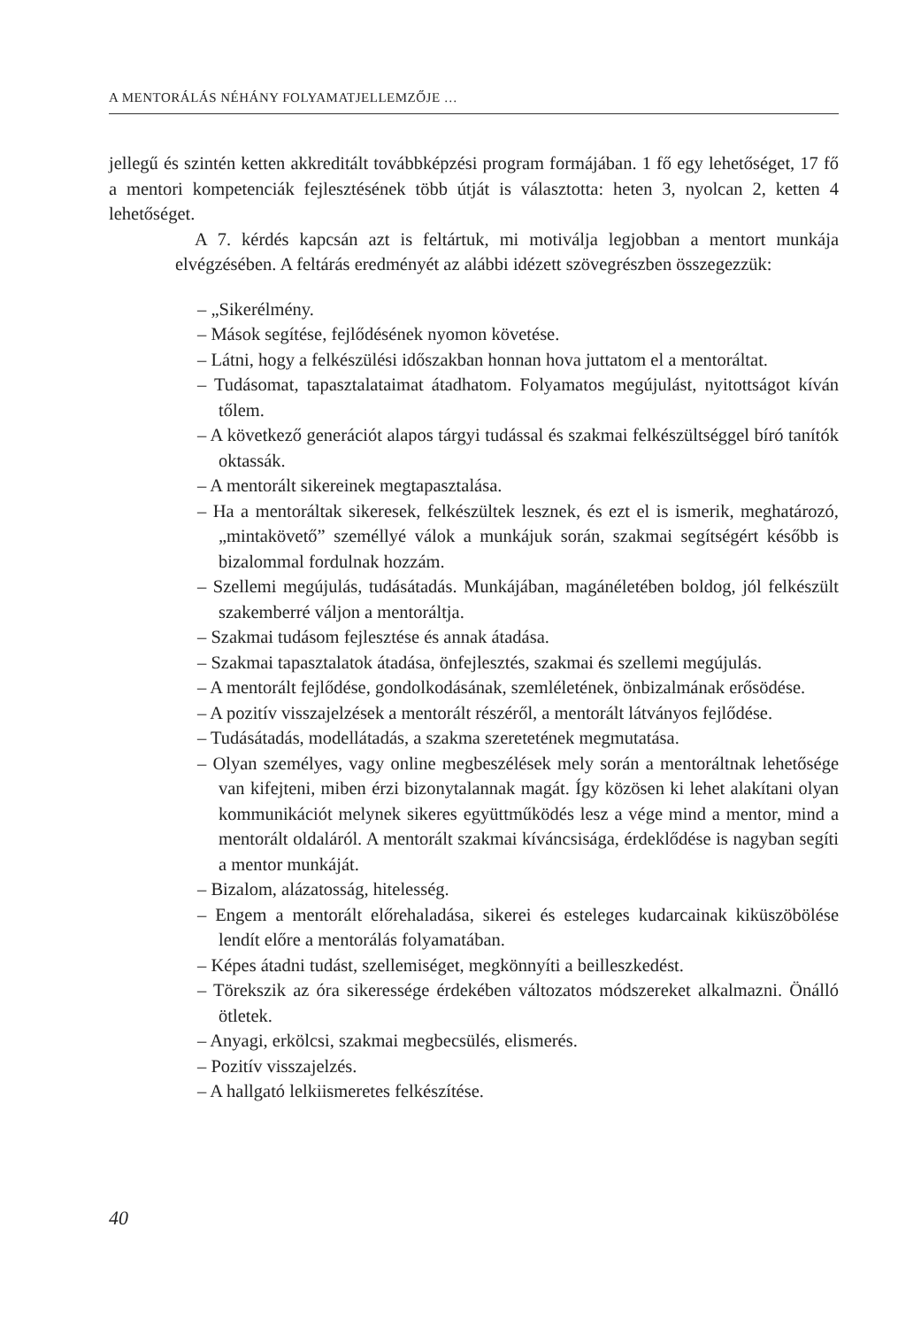A MENTORÁLÁS NÉHÁNY FOLYAMATJELLEMZŐJE …
jellegű és szintén ketten akkreditált továbbképzési program formájában. 1 fő egy lehetőséget, 17 fő a mentori kompetenciák fejlesztésének több útját is választotta: heten 3, nyolcan 2, ketten 4 lehetőséget.
A 7. kérdés kapcsán azt is feltártuk, mi motiválja legjobban a mentort munkája elvégzésében. A feltárás eredményét az alábbi idézett szövegrészben összegezzük:
– „Sikerélmény.
– Mások segítése, fejlődésének nyomon követése.
– Látni, hogy a felkészülési időszakban honnan hova juttatom el a mentoráltat.
– Tudásomat, tapasztalataimat átadhatom. Folyamatos megújulást, nyitottságot kíván tőlem.
– A következő generációt alapos tárgyi tudással és szakmai felkészültséggel bíró tanítók oktassák.
– A mentorált sikereinek megtapasztalása.
– Ha a mentoráltak sikeresek, felkészültek lesznek, és ezt el is ismerik, meghatározó, „mintakövető” személlyé válok a munkájuk során, szakmai segítségért később is bizalommal fordulnak hozzám.
– Szellemi megújulás, tudásátadás. Munkájában, magánéletében boldog, jól felkészült szakemberré váljon a mentoráltja.
– Szakmai tudásom fejlesztése és annak átadása.
– Szakmai tapasztalatok átadása, önfejlesztés, szakmai és szellemi megújulás.
– A mentorált fejlődése, gondolkodásának, szemléletének, önbizalmának erősödése.
– A pozitív visszajelzések a mentorált részéről, a mentorált látványos fejlődése.
– Tudásátadás, modellátadás, a szakma szeretetének megmutatása.
– Olyan személyes, vagy online megbeszélések mely során a mentoráltnak lehetősége van kifejteni, miben érzi bizonytalannak magát. Így közösen ki lehet alakítani olyan kommunikációt melynek sikeres együttműködés lesz a vége mind a mentor, mind a mentorált oldaláról. A mentorált szakmai kíváncsisága, érdeklődése is nagyban segíti a mentor munkáját.
– Bizalom, alázatosság, hitelesség.
– Engem a mentorált előrehaladása, sikerei és esteleges kudarcainak kiküszöbölése lendít előre a mentorálás folyamatában.
– Képes átadni tudást, szellemiséget, megkönnyíti a beilleszkedést.
– Törekszik az óra sikeressége érdekében változatos módszereket alkalmazni. Önálló ötletek.
– Anyagi, erkölcsi, szakmai megbecsülés, elismerés.
– Pozitív visszajelzés.
– A hallgató lelkiismeretes felkészítése.
40